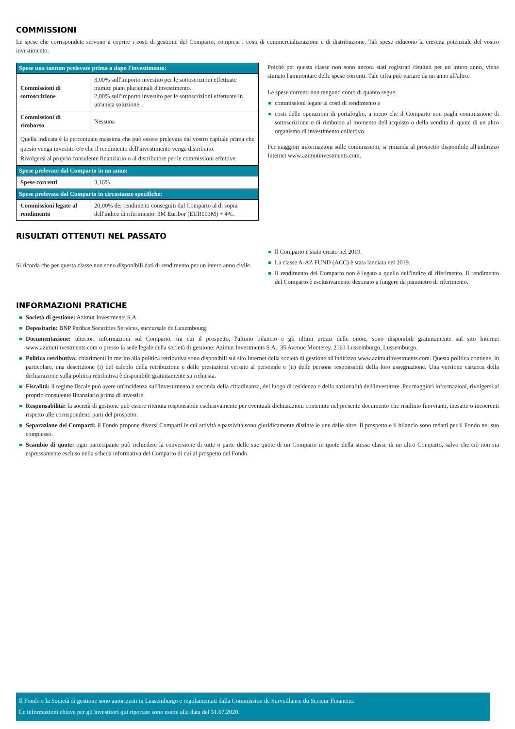COMMISSIONI
Le spese che corrispondete servono a coprire i costi di gestione del Comparto, compresi i costi di commercializzazione e di distribuzione. Tali spese riducono la crescita potenziale del vostro investimento.
| Spese una tantum prelevate prima o dopo l'investimento: | |
| Commissioni di sottoscrizione | 3,00% sull'importo investito per le sottoscrizioni effettuate tramite piani pluriennali d'investimento. 2,00% sull'importo investito per le sottoscrizioni effettuate in un'unica soluzione. |
| Commissioni di rimborso | Nessuna |
| Quella indicata è la percentuale massima che può essere prelevata dal vostro capitale prima che questo venga investito e/o che il rendimento dell'investimento venga distribuito. Rivolgersi al proprio consulente finanziario o al distributore per le commissioni effettive. | |
| Spese prelevate dal Comparto in un anno: | |
| Spese correnti | 3,16% |
| Spese prelevate dal Comparto in circostanze specifiche: | |
| Commissioni legate al rendimento | 20,00% dei rendimenti conseguiti dal Comparto al di sopra dell'indice di riferimento: 3M Euribor (EUR003M) + 4%. |
Poiché per questa classe non sono ancora stati registrati risultati per un intero anno, viene stimato l'ammontare delle spese correnti. Tale cifra può variare da un anno all'altro.
Le spese correnti non tengono conto di quanto segue:
commissioni legate ai costi di rendimento e
costi delle operazioni di portafoglio, a meno che il Comparto non paghi commissione di sottoscrizione o di rimborso al momento dell'acquisto o della vendita di quote di un altro organismo di investimento collettivo.
Per maggiori informazioni sulle commissioni, si rimanda al prospetto disponibile all'indirizzo Internet www.azimutinvestments.com.
RISULTATI OTTENUTI NEL PASSATO
Si ricorda che per questa classe non sono disponibili dati di rendimento per un intero anno civile.
Il Comparto è stato creato nel 2019.
La classe A-AZ FUND (ACC) è stata lanciata nel 2019.
Il rendimento del Comparto non è legato a quello dell'indice di riferimento. Il rendimento del Comparto è esclusivamente destinato a fungere da parametro di riferimento.
INFORMAZIONI PRATICHE
Società di gestione: Azimut Investments S.A.
Depositario: BNP Paribas Securities Services, succursale de Luxembourg.
Documentazione: ulteriori informazioni sul Comparto, tra cui il prospetto, l'ultimo bilancio e gli ultimi prezzi delle quote, sono disponibili gratuitamente sul sito Internet www.azimutinvestments.com o presso la sede legale della società di gestione: Azimut Investments S.A., 35 Avenue Monterey, 2163 Lussemburgo, Lussemburgo.
Politica retributiva: chiarimenti in merito alla politica retributiva sono disponibili sul sito Internet della società di gestione all'indirizzo www.azimutinvestments.com. Questa politica contiene, in particolare, una descrizione (i) del calcolo della retribuzione e delle prestazioni versate al personale e (ii) delle persone responsabili della loro assegnazione. Una versione cartacea della dichiarazione sulla politica retributiva è disponibile gratuitamente su richiesta.
Fiscalità: il regime fiscale può avere un'incidenza sull'investimento a seconda della cittadinanza, del luogo di residenza o della nazionalità dell'investitore. Per maggiori informazioni, rivolgersi al proprio consulente finanziario prima di investire.
Responsabilità: la società di gestione può essere ritenuta responsabile esclusivamente per eventuali dichiarazioni contenute nel presente documento che risultino fuorvianti, inesatte o incoerenti rispetto alle corrispondenti parti del prospetto.
Separazione dei Comparti: il Fondo propone diversi Comparti le cui attività e passività sono giuridicamente distinte le une dalle altre. Il prospetto e il bilancio sono redatti per il Fondo nel suo complesso.
Scambio di quote: ogni partecipante può richiedere la conversione di tutte o parte delle sue quote di un Comparto in quote della stessa classe di un altro Comparto, salvo che ciò non sia espressamente escluso nella scheda informativa del Comparto di cui al prospetto del Fondo.
Il Fondo e la Società di gestione sono autorizzati in Lussemburgo e regolamentati dalla Commission de Surveillance du Secteur Financier.
Le informazioni chiave per gli investitori qui riportate sono esatte alla data del 31.07.2020.